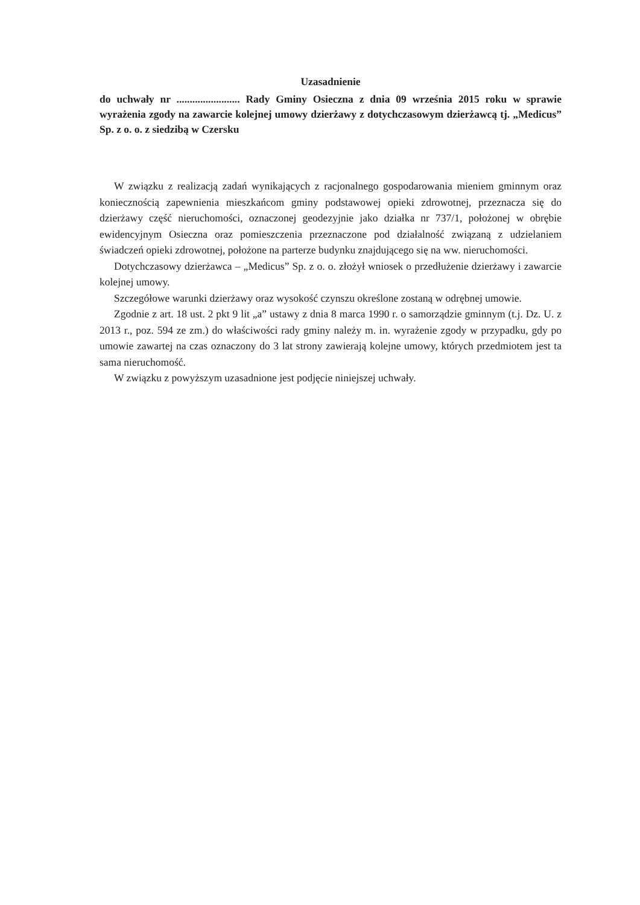Uzasadnienie
do uchwały nr ........................ Rady Gminy Osieczna z dnia 09 września 2015 roku w sprawie wyrażenia zgody na zawarcie kolejnej umowy dzierżawy z dotychczasowym dzierżawcą tj. „Medicus” Sp. z o. o. z siedzibą w Czersku
W związku z realizacją zadań wynikających z racjonalnego gospodarowania mieniem gminnym oraz koniecznością zapewnienia mieszkańcom gminy podstawowej opieki zdrowotnej, przeznacza się do dzierżawy część nieruchomości, oznaczonej geodezyjnie jako działka nr 737/1, położonej w obrębie ewidencyjnym Osieczna oraz pomieszczenia przeznaczone pod działalność związaną z udzielaniem świadczeń opieki zdrowotnej, położone na parterze budynku znajdującego się na ww. nieruchomości.
Dotychczasowy dzierżawca – „Medicus” Sp. z o. o. złożył wniosek o przedłużenie dzierżawy i zawarcie kolejnej umowy.
Szczegółowe warunki dzierżawy oraz wysokość czynszu określone zostaną w odrębnej umowie.
Zgodnie z art. 18 ust. 2 pkt 9 lit „a” ustawy z dnia 8 marca 1990 r. o samorządzie gminnym (t.j. Dz. U. z 2013 r., poz. 594 ze zm.) do właściwości rady gminy należy m. in. wyrażenie zgody w przypadku, gdy po umowie zawartej na czas oznaczony do 3 lat strony zawierają kolejne umowy, których przedmiotem jest ta sama nieruchomość.
W związku z powyższym uzasadnione jest podjęcie niniejszej uchwały.